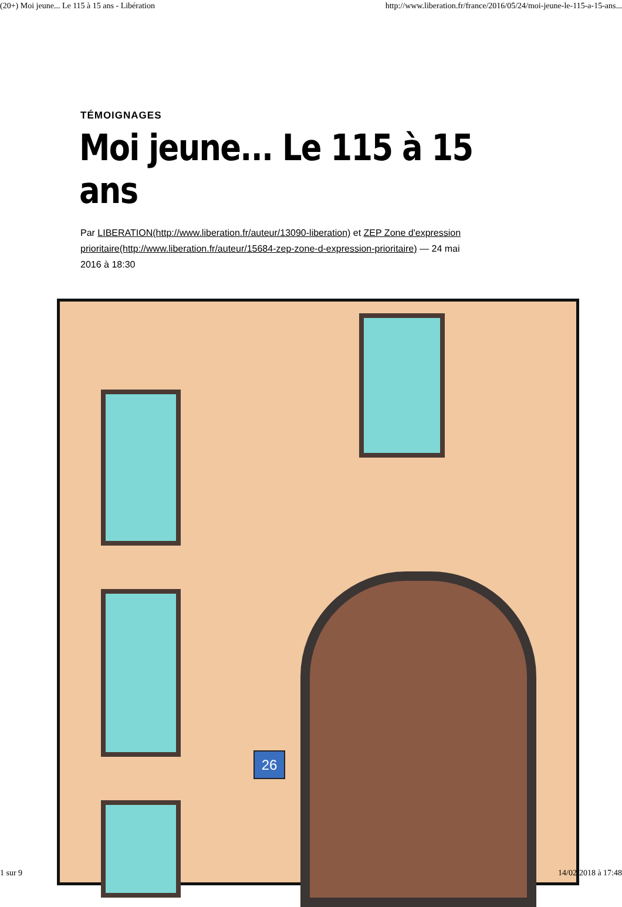(20+) Moi jeune... Le 115 à 15 ans - Libération http://www.liberation.fr/france/2016/05/24/moi-jeune-le-115-a-15-ans...
TÉMOIGNAGES
Moi jeune... Le 115 à 15 ans
Par LIBERATION(http://www.liberation.fr/auteur/13090-liberation) et ZEP Zone d'expression prioritaire(http://www.liberation.fr/auteur/15684-zep-zone-d-expression-prioritaire) — 24 mai 2016 à 18:30
26
1 sur 9 14/02/2018 à 17:48